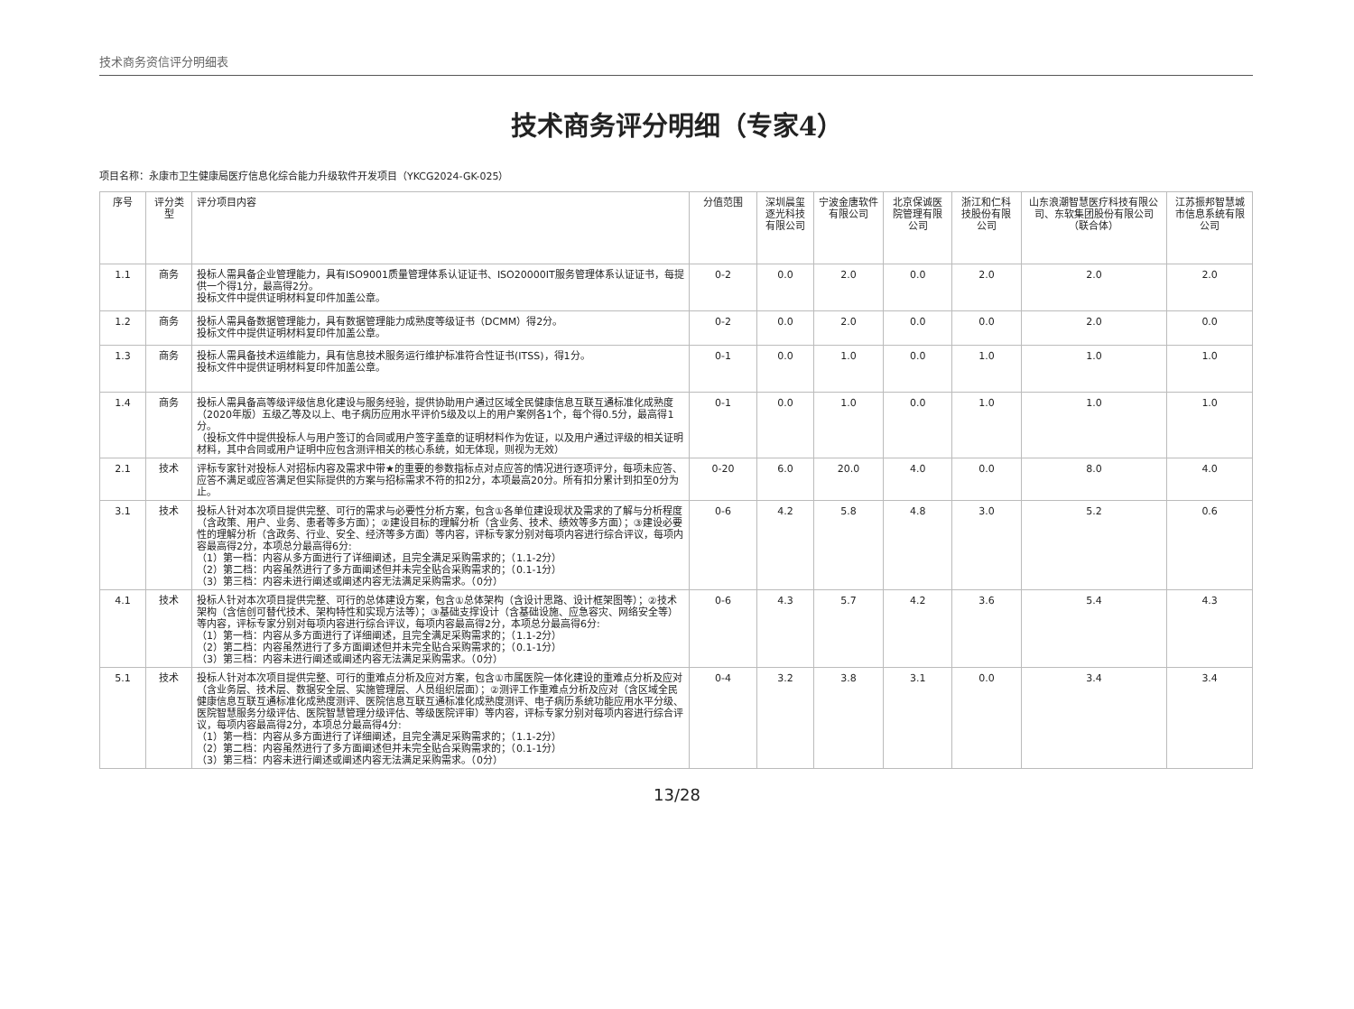技术商务资信评分明细表
技术商务评分明细（专家4）
项目名称：永康市卫生健康局医疗信息化综合能力升级软件开发项目（YKCG2024-GK-025）
| 序号 | 评分类型 | 评分项目内容 | 分值范围 | 深圳晨玺逐光科技有限公司 | 宁波金唐软件有限公司 | 北京保诚医院管理有限公司 | 浙江和仁科技股份有限公司 | 山东浪潮智慧医疗科技有限公司、东软集团股份有限公司（联合体） | 江苏振邦智慧城市信息系统有限公司 |
| --- | --- | --- | --- | --- | --- | --- | --- | --- | --- |
| 1.1 | 商务 | 投标人需具备企业管理能力，具有ISO9001质量管理体系认证证书、ISO20000IT服务管理体系认证证书，每提供一个得1分，最高得2分。 投标文件中提供证明材料复印件加盖公章。 | 0-2 | 0.0 | 2.0 | 0.0 | 2.0 | 2.0 | 2.0 |
| 1.2 | 商务 | 投标人需具备数据管理能力，具有数据管理能力成熟度等级证书（DCMM）得2分。 投标文件中提供证明材料复印件加盖公章。 | 0-2 | 0.0 | 2.0 | 0.0 | 0.0 | 2.0 | 0.0 |
| 1.3 | 商务 | 投标人需具备技术运维能力，具有信息技术服务运行维护标准符合性证书(ITSS)，得1分。 投标文件中提供证明材料复印件加盖公章。 | 0-1 | 0.0 | 1.0 | 0.0 | 1.0 | 1.0 | 1.0 |
| 1.4 | 商务 | 投标人需具备高等级评级信息化建设与服务经验，提供协助用户通过区域全民健康信息互联互通标准化成熟度（2020年版）五级乙等及以上、电子病历应用水平评价5级及以上的用户案例各1个，每个得0.5分，最高得1分。 （投标文件中提供投标人与用户签订的合同或用户签字盖章的证明材料作为佐证，以及用户通过评级的相关证明材料，其中合同或用户证明中应包含测评相关的核心系统，如无体现，则视为无效） | 0-1 | 0.0 | 1.0 | 0.0 | 1.0 | 1.0 | 1.0 |
| 2.1 | 技术 | 评标专家针对投标人对招标内容及需求中带★的重要的参数指标点对点应答的情况进行逐项评分，每项未应答、应答不满足或应答满足但实际提供的方案与招标需求不符的扣2分，本项最高20分。所有扣分累计到扣至0分为止。 | 0-20 | 6.0 | 20.0 | 4.0 | 0.0 | 8.0 | 4.0 |
| 3.1 | 技术 | 投标人针对本次项目提供完整、可行的需求与必要性分析方案，包含①各单位建设现状及需求的了解与分析程度（含政策、用户、业务、患者等多方面）；②建设目标的理解分析（含业务、技术、绩效等多方面）；③建设必要性的理解分析（含政务、行业、安全、经济等多方面）等内容，评标专家分别对每项内容进行综合评议，每项内容最高得2分，本项总分最高得6分: （1）第一档：内容从多方面进行了详细阐述，且完全满足采购需求的；（1.1-2分） （2）第二档：内容虽然进行了多方面阐述但并未完全贴合采购需求的；（0.1-1分） （3）第三档：内容未进行阐述或阐述内容无法满足采购需求。（0分） | 0-6 | 4.2 | 5.8 | 4.8 | 3.0 | 5.2 | 0.6 |
| 4.1 | 技术 | 投标人针对本次项目提供完整、可行的总体建设方案，包含①总体架构（含设计思路、设计框架图等）；②技术架构（含信创可替代技术、架构特性和实现方法等）；③基础支撑设计（含基础设施、应急容灾、网络安全等）等内容，评标专家分别对每项内容进行综合评议，每项内容最高得2分，本项总分最高得6分: （1）第一档：内容从多方面进行了详细阐述，且完全满足采购需求的；（1.1-2分） （2）第二档：内容虽然进行了多方面阐述但并未完全贴合采购需求的；（0.1-1分） （3）第三档：内容未进行阐述或阐述内容无法满足采购需求。（0分） | 0-6 | 4.3 | 5.7 | 4.2 | 3.6 | 5.4 | 4.3 |
| 5.1 | 技术 | 投标人针对本次项目提供完整、可行的重难点分析及应对方案，包含①市属医院一体化建设的重难点分析及应对（含业务层、技术层、数据安全层、实施管理层、人员组织层面）；②测评工作重难点分析及应对（含区域全民健康信息互联互通标准化成熟度测评、医院信息互联互通标准化成熟度测评、电子病历系统功能应用水平分级、医院智慧服务分级评估、医院智慧管理分级评估、等级医院评审）等内容，评标专家分别对每项内容进行综合评议，每项内容最高得2分，本项总分最高得4分: （1）第一档：内容从多方面进行了详细阐述，且完全满足采购需求的；（1.1-2分） （2）第二档：内容虽然进行了多方面阐述但并未完全贴合采购需求的；（0.1-1分） （3）第三档：内容未进行阐述或阐述内容无法满足采购需求。（0分） | 0-4 | 3.2 | 3.8 | 3.1 | 0.0 | 3.4 | 3.4 |
13/28